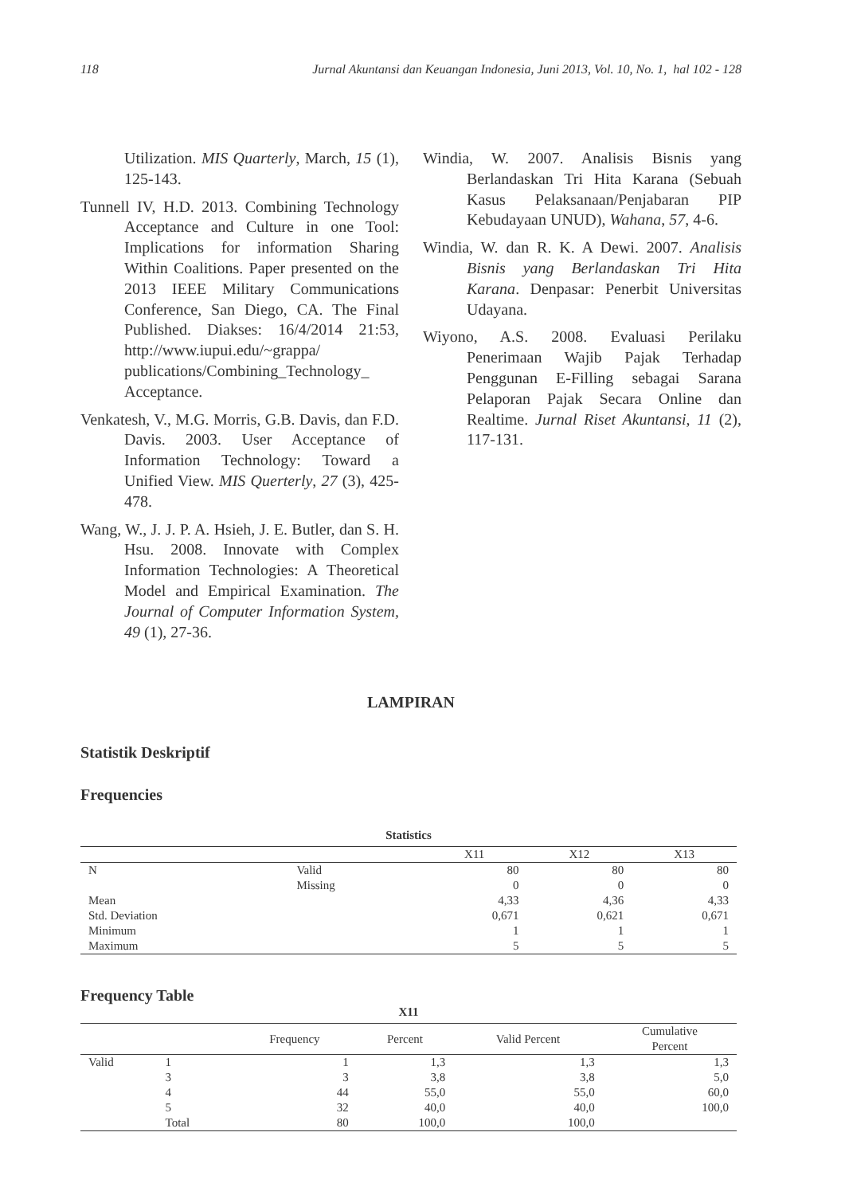118 Jurnal Akuntansi dan Keuangan Indonesia, Juni 2013, Vol. 10, No. 1, hal 102 - 128
Utilization. MIS Quarterly, March, 15 (1), 125-143.
Tunnell IV, H.D. 2013. Combining Technology Acceptance and Culture in one Tool: Implications for information Sharing Within Coalitions. Paper presented on the 2013 IEEE Military Communications Conference, San Diego, CA. The Final Published. Diakses: 16/4/2014 21:53, http://www.iupui.edu/~grappa/ publications/Combining_Technology_ Acceptance.
Venkatesh, V., M.G. Morris, G.B. Davis, dan F.D. Davis. 2003. User Acceptance of Information Technology: Toward a Unified View. MIS Querterly, 27 (3), 425-478.
Wang, W., J. J. P. A. Hsieh, J. E. Butler, dan S. H. Hsu. 2008. Innovate with Complex Information Technologies: A Theoretical Model and Empirical Examination. The Journal of Computer Information System, 49 (1), 27-36.
Windia, W. 2007. Analisis Bisnis yang Berlandaskan Tri Hita Karana (Sebuah Kasus Pelaksanaan/Penjabaran PIP Kebudayaan UNUD), Wahana, 57, 4-6.
Windia, W. dan R. K. A Dewi. 2007. Analisis Bisnis yang Berlandaskan Tri Hita Karana. Denpasar: Penerbit Universitas Udayana.
Wiyono, A.S. 2008. Evaluasi Perilaku Penerimaan Wajib Pajak Terhadap Penggunan E-Filling sebagai Sarana Pelaporan Pajak Secara Online dan Realtime. Jurnal Riset Akuntansi, 11 (2), 117-131.
LAMPIRAN
Statistik Deskriptif
Frequencies
Statistics
| | | X11 | X12 | X13 |
| --- | --- | --- | --- | --- |
| N | Valid | 80 | 80 | 80 |
| | Missing | 0 | 0 | 0 |
| Mean | | 4,33 | 4,36 | 4,33 |
| Std. Deviation | | 0,671 | 0,621 | 0,671 |
| Minimum | | 1 | 1 | 1 |
| Maximum | | 5 | 5 | 5 |
Frequency Table
X11
| | | Frequency | Percent | Valid Percent | Cumulative Percent |
| --- | --- | --- | --- | --- | --- |
| Valid | 1 | 1 | 1,3 | 1,3 | 1,3 |
| | 3 | 3 | 3,8 | 3,8 | 5,0 |
| | 4 | 44 | 55,0 | 55,0 | 60,0 |
| | 5 | 32 | 40,0 | 40,0 | 100,0 |
| | Total | 80 | 100,0 | 100,0 | |